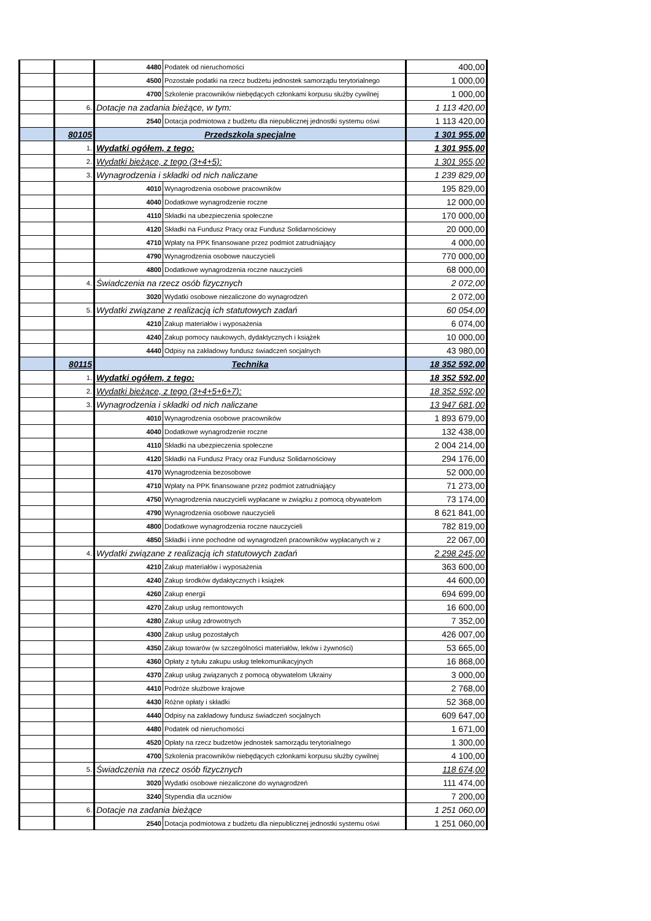| | | 4480 | Podatek od nieruchomości | 400,00 |
| | | 4500 | Pozostałe podatki na rzecz budżetu jednostek samorządu terytorialnego | 1 000,00 |
| | | 4700 | Szkolenie pracowników niebędących członkami korpusu służby cywilnej | 1 000,00 |
| | 6. | Dotacje na zadania bieżące, w tym: | | 1 113 420,00 |
| | | 2540 | Dotacja podmiotowa z budżetu dla niepublicznej jednostki systemu oświ | 1 113 420,00 |
| | 80105 | Przedszkola specjalne | | 1 301 955,00 |
| | 1. | Wydatki ogółem, z tego: | | 1 301 955,00 |
| | 2. | Wydatki bieżące, z tego (3+4+5): | | 1 301 955,00 |
| | 3. | Wynagrodzenia i składki od nich naliczane | | 1 239 829,00 |
| | | 4010 | Wynagrodzenia osobowe pracowników | 195 829,00 |
| | | 4040 | Dodatkowe wynagrodzenie roczne | 12 000,00 |
| | | 4110 | Składki na ubezpieczenia społeczne | 170 000,00 |
| | | 4120 | Składki na Fundusz Pracy oraz Fundusz Solidarnościowy | 20 000,00 |
| | | 4710 | Wpłaty na PPK finansowane przez podmiot zatrudniający | 4 000,00 |
| | | 4790 | Wynagrodzenia osobowe nauczycieli | 770 000,00 |
| | | 4800 | Dodatkowe wynagrodzenia roczne nauczycieli | 68 000,00 |
| | 4. | Świadczenia na rzecz osób fizycznych | | 2 072,00 |
| | | 3020 | Wydatki osobowe niezaliczone do wynagrodzeń | 2 072,00 |
| | 5. | Wydatki związane z realizacją ich statutowych zadań | | 60 054,00 |
| | | 4210 | Zakup materiałów i wyposażenia | 6 074,00 |
| | | 4240 | Zakup pomocy naukowych, dydaktycznych i książek | 10 000,00 |
| | | 4440 | Odpisy na zakładowy fundusz świadczeń socjalnych | 43 980,00 |
| | 80115 | Technika | | 18 352 592,00 |
| | 1. | Wydatki ogółem, z tego: | | 18 352 592,00 |
| | 2. | Wydatki bieżące, z tego (3+4+5+6+7): | | 18 352 592,00 |
| | 3. | Wynagrodzenia i składki od nich naliczane | | 13 947 681,00 |
| | | 4010 | Wynagrodzenia osobowe pracowników | 1 893 679,00 |
| | | 4040 | Dodatkowe wynagrodzenie roczne | 132 438,00 |
| | | 4110 | Składki na ubezpieczenia społeczne | 2 004 214,00 |
| | | 4120 | Składki na Fundusz Pracy oraz Fundusz Solidarnościowy | 294 176,00 |
| | | 4170 | Wynagrodzenia bezosobowe | 52 000,00 |
| | | 4710 | Wpłaty na PPK finansowane przez podmiot zatrudniający | 71 273,00 |
| | | 4750 | Wynagrodzenia nauczycieli wypłacane w związku z pomocą obywatelom | 73 174,00 |
| | | 4790 | Wynagrodzenia osobowe nauczycieli | 8 621 841,00 |
| | | 4800 | Dodatkowe wynagrodzenia roczne nauczycieli | 782 819,00 |
| | | 4850 | Składki i inne pochodne od wynagrodzeń pracowników wypłacanych w z | 22 067,00 |
| | 4. | Wydatki związane z realizacją ich statutowych zadań | | 2 298 245,00 |
| | | 4210 | Zakup materiałów i wyposażenia | 363 600,00 |
| | | 4240 | Zakup środków dydaktycznych i książek | 44 600,00 |
| | | 4260 | Zakup energii | 694 699,00 |
| | | 4270 | Zakup usług remontowych | 16 600,00 |
| | | 4280 | Zakup usług zdrowotnych | 7 352,00 |
| | | 4300 | Zakup usług pozostałych | 426 007,00 |
| | | 4350 | Zakup towarów (w szczególności materiałów, leków i żywności) | 53 665,00 |
| | | 4360 | Opłaty z tytułu zakupu usług telekomunikacyjnych | 16 868,00 |
| | | 4370 | Zakup usług związanych z pomocą obywatelom Ukrainy | 3 000,00 |
| | | 4410 | Podróże służbowe krajowe | 2 768,00 |
| | | 4430 | Różne opłaty i składki | 52 368,00 |
| | | 4440 | Odpisy na zakładowy fundusz świadczeń socjalnych | 609 647,00 |
| | | 4480 | Podatek od nieruchomości | 1 671,00 |
| | | 4520 | Opłaty na rzecz budzetów jednostek samorządu terytorialnego | 1 300,00 |
| | | 4700 | Szkolenia pracowników niebędących członkami korpusu służby cywilnej | 4 100,00 |
| | 5. | Świadczenia na rzecz osób fizycznych | | 118 674,00 |
| | | 3020 | Wydatki osobowe niezaliczone do wynagrodzeń | 111 474,00 |
| | | 3240 | Stypendia dla uczniów | 7 200,00 |
| | 6. | Dotacje na zadania bieżące | | 1 251 060,00 |
| | | 2540 | Dotacja podmiotowa z budżetu dla niepublicznej jednostki systemu oświ | 1 251 060,00 |